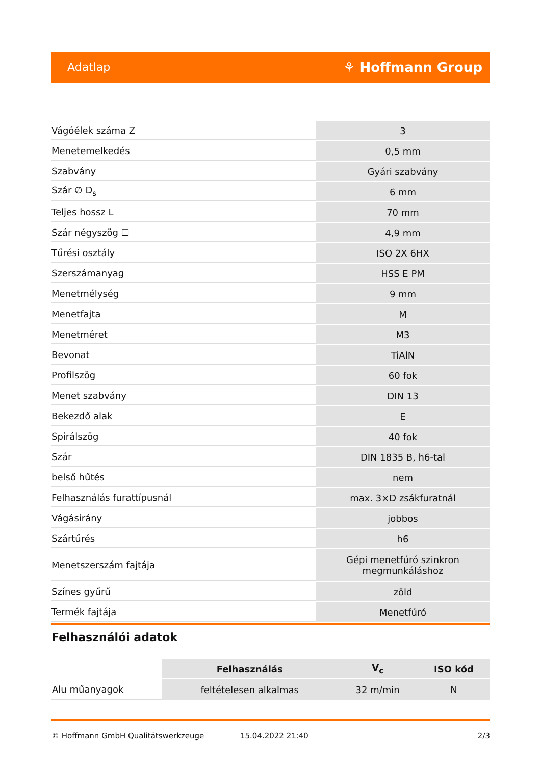Adatlap ⚘ Hoffmann Group
| Vágóélek száma Z | 3 |
| Menetemelkedés | 0,5 mm |
| Szabvány | Gyári szabvány |
| Szár ∅ D<sub>s</sub> | 6 mm |
| Teljes hossz L | 70 mm |
| Szár négyszög ☐ | 4,9 mm |
| Tűrési osztály | ISO 2X 6HX |
| Szerszámanyag | HSS E PM |
| Menetmélység | 9 mm |
| Menetfajta | M |
| Menetméret | M3 |
| Bevonat | TiAlN |
| Profilszög | 60 fok |
| Menet szabvány | DIN 13 |
| Bekezdő alak | E |
| Spirálszög | 40 fok |
| Szár | DIN 1835 B, h6-tal |
| belső hűtés | nem |
| Felhasználás furattípusnál | max. 3×D zsákfuratnál |
| Vágásirány | jobbos |
| Szártűrés | h6 |
| Menetszerszám fajtája | Gépi menetfúró szinkron megmunkáláshoz |
| Színes gyűrű | zöld |
| Termék fajtája | Menetfúró |
Felhasználói adatok
| | Felhasználás | V<sub>c</sub> | ISO kód |
| Alu műanyagok | feltételesen alkalmas | 32 m/min | N |
© Hoffmann GmbH Qualitätswerkzeuge 15.04.2022 21:40 2/3